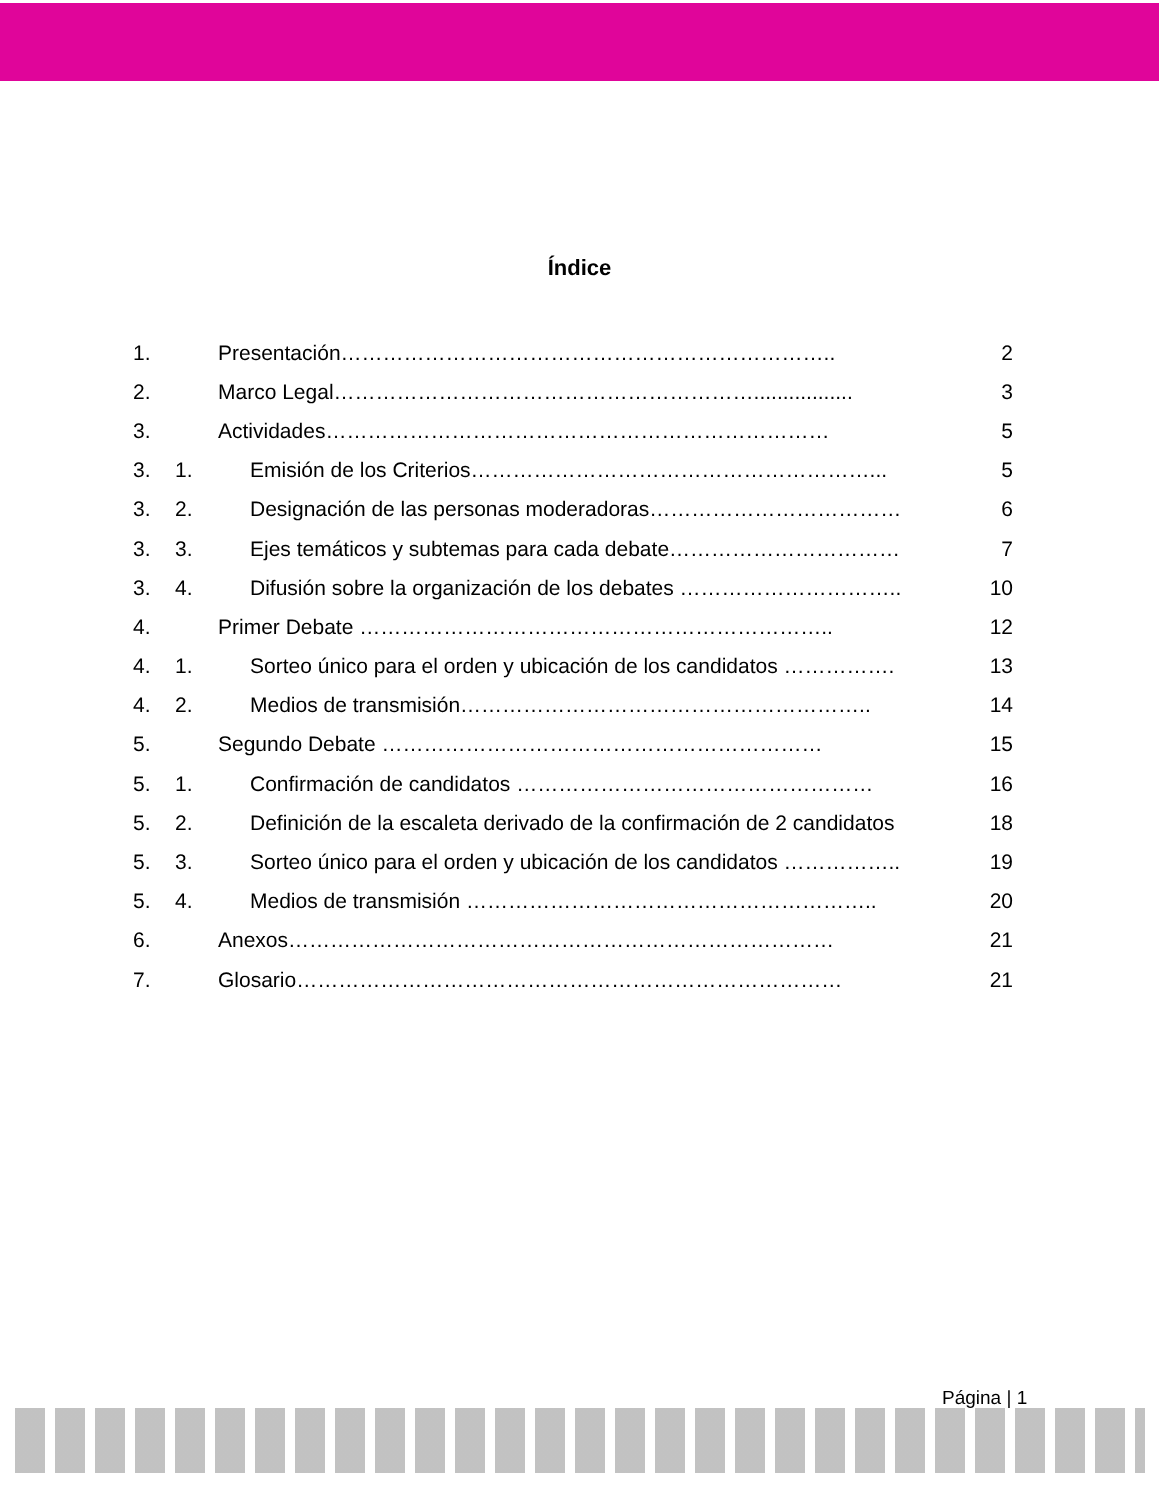Índice
1. Presentación…………………………………………………………….. 2
2. Marco Legal……………………………………………………................. 3
3. Actividades……………………………………………………………… 5
3. 1. Emisión de los Criterios…………………………………………………... 5
3. 2. Designación de las personas moderadoras……………………………… 6
3. 3. Ejes temáticos y subtemas para cada debate…………………………… 7
3. 4. Difusión sobre la organización de los debates ………………………….. 10
4. Primer Debate ………………………………………………………….. 12
4. 1. Sorteo único para el orden y ubicación de los candidatos ……………. 13
4. 2. Medios de transmisión………………………………………………….. 14
5. Segundo Debate ……………………………………………………… 15
5. 1. Confirmación de candidatos …………………………………………… 16
5. 2. Definición de la escaleta derivado de la confirmación de 2 candidatos 18
5. 3. Sorteo único para el orden y ubicación de los candidatos …………….. 19
5. 4. Medios de transmisión ………………………………………………….. 20
6. Anexos…………………………………………………………………… 21
7. Glosario…………………………………………………………………… 21
Página | 1